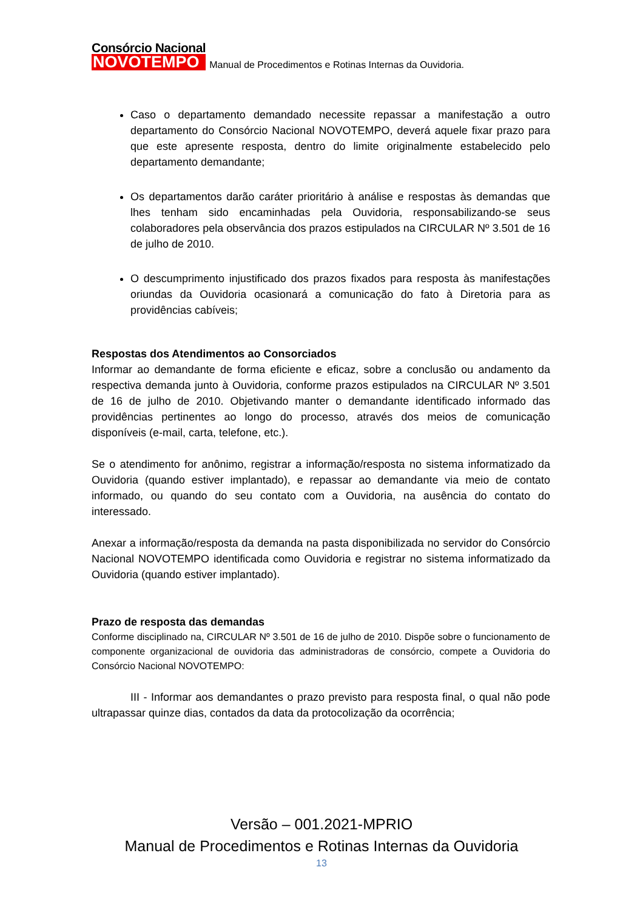Consórcio Nacional
NOVOTEMPO
Manual de Procedimentos e Rotinas Internas da Ouvidoria.
Caso o departamento demandado necessite repassar a manifestação a outro departamento do Consórcio Nacional NOVOTEMPO, deverá aquele fixar prazo para que este apresente resposta, dentro do limite originalmente estabelecido pelo departamento demandante;
Os departamentos darão caráter prioritário à análise e respostas às demandas que lhes tenham sido encaminhadas pela Ouvidoria, responsabilizando-se seus colaboradores pela observância dos prazos estipulados na CIRCULAR Nº 3.501 de 16 de julho de 2010.
O descumprimento injustificado dos prazos fixados para resposta às manifestações oriundas da Ouvidoria ocasionará a comunicação do fato à Diretoria para as providências cabíveis;
Respostas dos Atendimentos ao Consorciados
Informar ao demandante de forma eficiente e eficaz, sobre a conclusão ou andamento da respectiva demanda junto à Ouvidoria, conforme prazos estipulados na CIRCULAR Nº 3.501 de 16 de julho de 2010. Objetivando manter o demandante identificado informado das providências pertinentes ao longo do processo, através dos meios de comunicação disponíveis (e-mail, carta, telefone, etc.).
Se o atendimento for anônimo, registrar a informação/resposta no sistema informatizado da Ouvidoria (quando estiver implantado), e repassar ao demandante via meio de contato informado, ou quando do seu contato com a Ouvidoria, na ausência do contato do interessado.
Anexar a informação/resposta da demanda na pasta disponibilizada no servidor do Consórcio Nacional NOVOTEMPO identificada como Ouvidoria e registrar no sistema informatizado da Ouvidoria (quando estiver implantado).
Prazo de resposta das demandas
Conforme disciplinado na, CIRCULAR Nº 3.501 de 16 de julho de 2010. Dispõe sobre o funcionamento de componente organizacional de ouvidoria das administradoras de consórcio, compete a Ouvidoria do Consórcio Nacional NOVOTEMPO:
III - Informar aos demandantes o prazo previsto para resposta final, o qual não pode ultrapassar quinze dias, contados da data da protocolização da ocorrência;
Versão – 001.2021-MPRIO
Manual de Procedimentos e Rotinas Internas da Ouvidoria
13